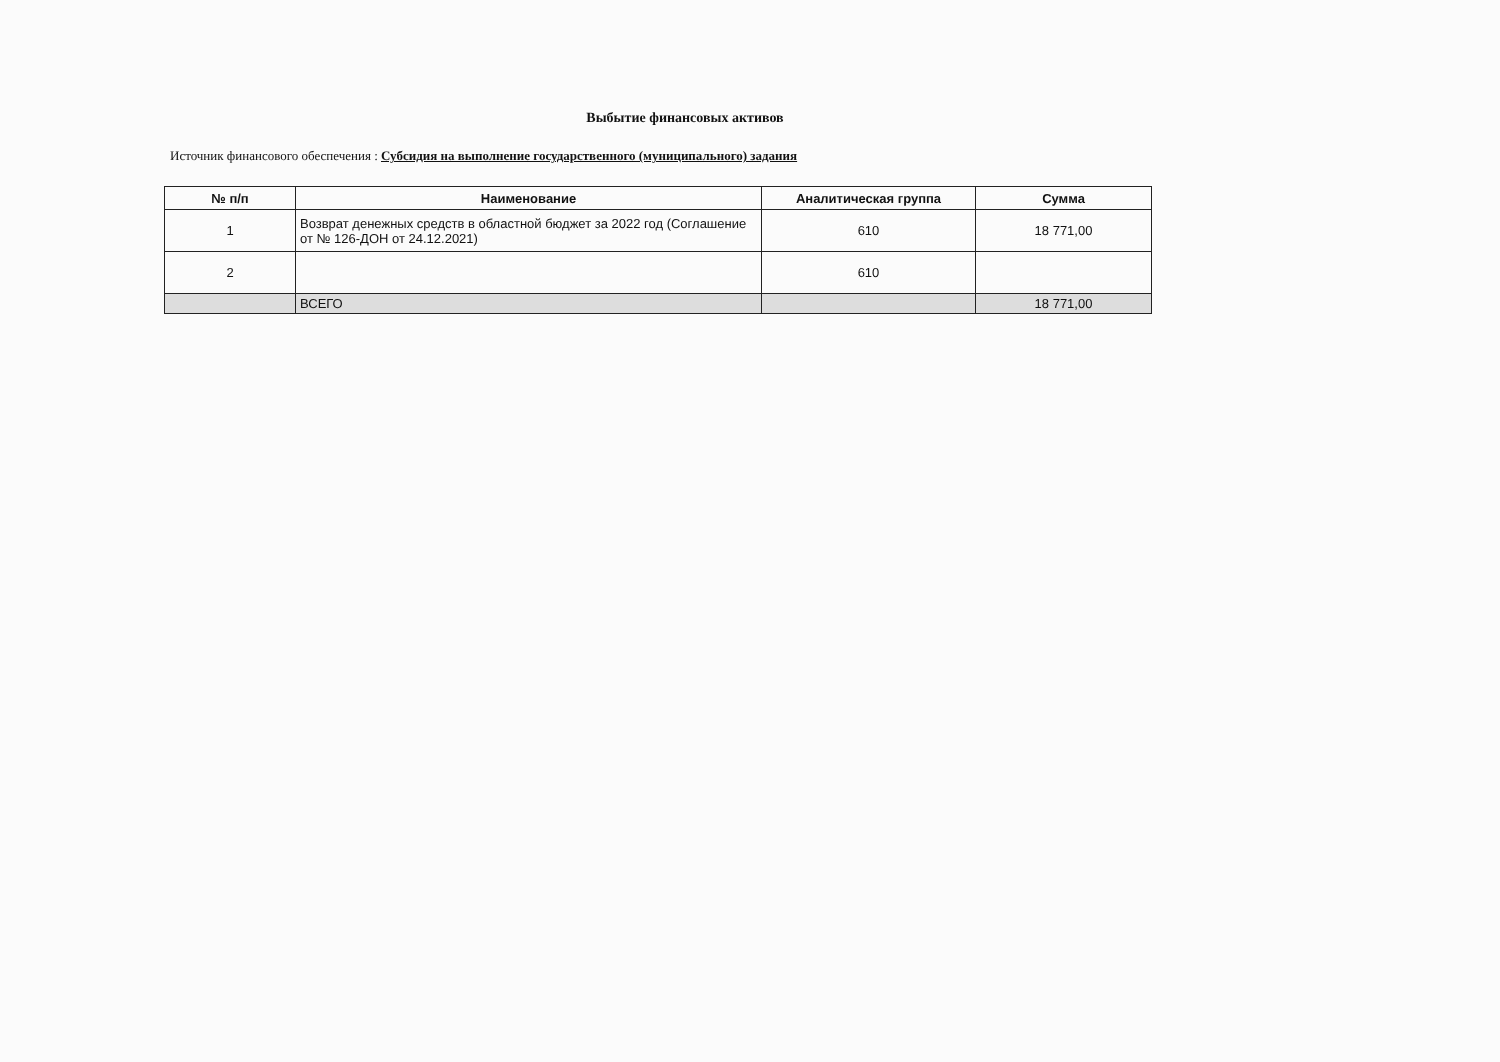Выбытие финансовых активов
Источник финансового обеспечения : Субсидия на выполнение государственного (муниципального) задания
| № п/п | Наименование | Аналитическая группа | Сумма |
| --- | --- | --- | --- |
| 1 | Возврат денежных средств в областной бюджет за 2022 год (Соглашение от № 126-ДОН от 24.12.2021) | 610 | 18 771,00 |
| 2 | | 610 | |
| | ВСЕГО | | 18 771,00 |